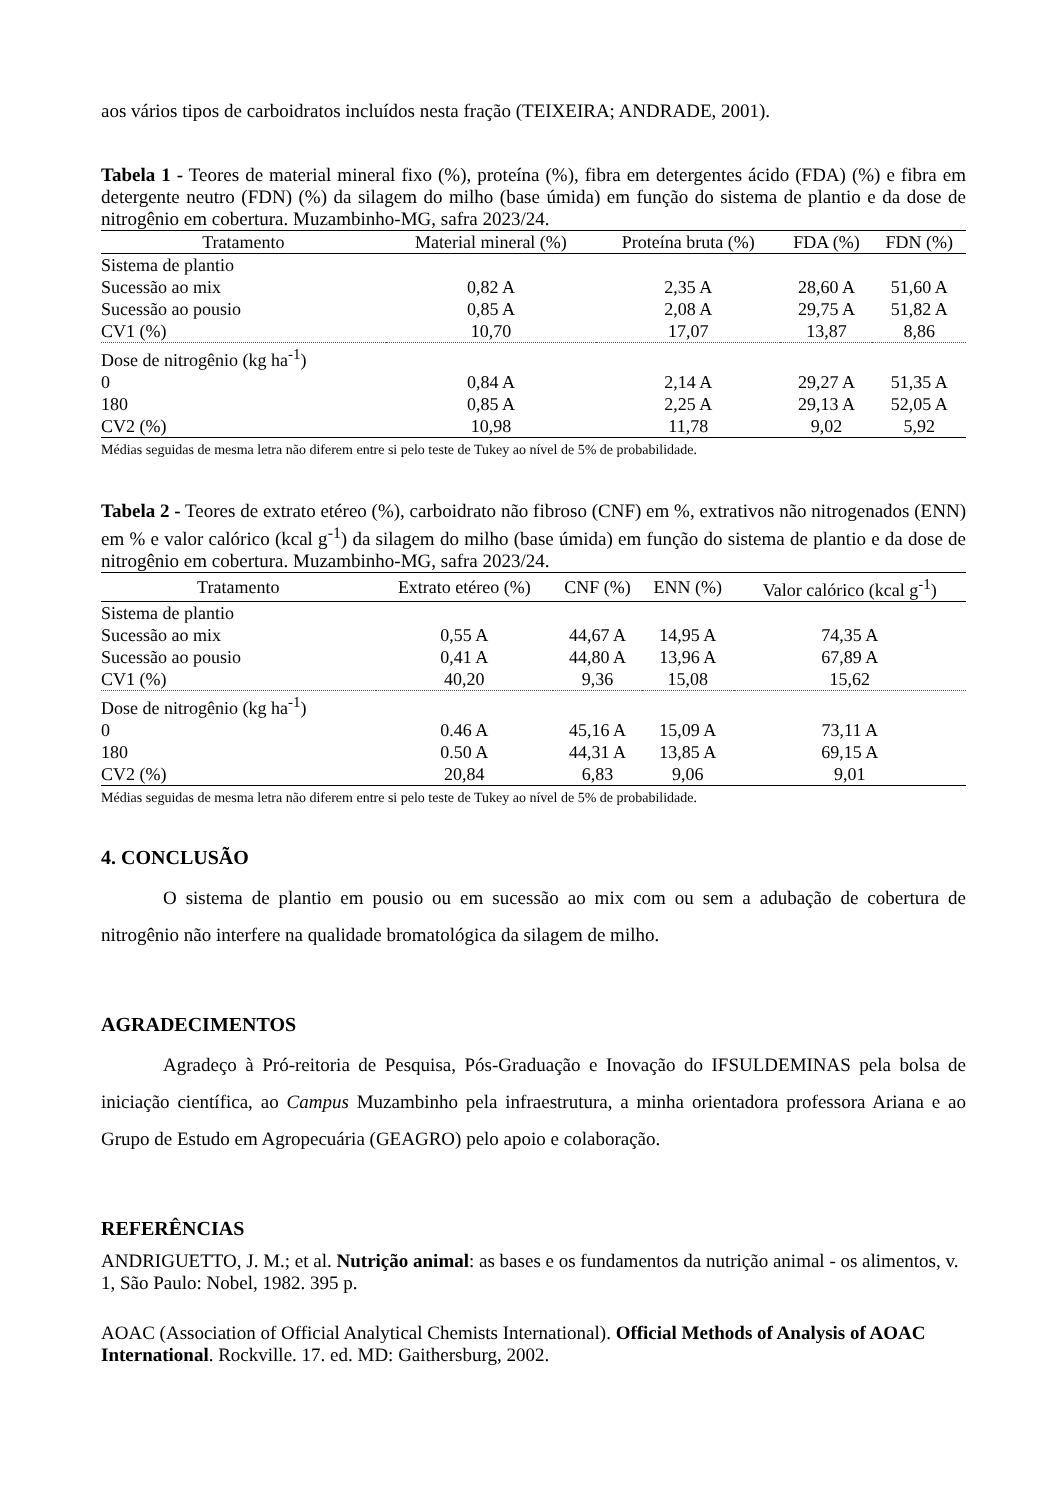aos vários tipos de carboidratos incluídos nesta fração (TEIXEIRA; ANDRADE, 2001).
Tabela 1 - Teores de material mineral fixo (%), proteína (%), fibra em detergentes ácido (FDA) (%) e fibra em detergente neutro (FDN) (%) da silagem do milho (base úmida) em função do sistema de plantio e da dose de nitrogênio em cobertura. Muzambinho-MG, safra 2023/24.
| Tratamento | Material mineral (%) | Proteína bruta (%) | FDA (%) | FDN (%) |
| --- | --- | --- | --- | --- |
| Sistema de plantio | | | | |
| Sucessão ao mix | 0,82 A | 2,35 A | 28,60 A | 51,60 A |
| Sucessão ao pousio | 0,85 A | 2,08 A | 29,75 A | 51,82 A |
| CV1 (%) | 10,70 | 17,07 | 13,87 | 8,86 |
| Dose de nitrogênio (kg ha<sup>-1</sup>) | | | | |
| 0 | 0,84 A | 2,14 A | 29,27 A | 51,35 A |
| 180 | 0,85 A | 2,25 A | 29,13 A | 52,05 A |
| CV2 (%) | 10,98 | 11,78 | 9,02 | 5,92 |
Médias seguidas de mesma letra não diferem entre si pelo teste de Tukey ao nível de 5% de probabilidade.
Tabela 2 - Teores de extrato etéreo (%), carboidrato não fibroso (CNF) em %, extrativos não nitrogenados (ENN) em % e valor calórico (kcal g<sup>-1</sup>) da silagem do milho (base úmida) em função do sistema de plantio e da dose de nitrogênio em cobertura. Muzambinho-MG, safra 2023/24.
| Tratamento | Extrato etéreo (%) | CNF (%) | ENN (%) | Valor calórico (kcal g<sup>-1</sup>) |
| --- | --- | --- | --- | --- |
| Sistema de plantio | | | | |
| Sucessão ao mix | 0,55 A | 44,67 A | 14,95 A | 74,35 A |
| Sucessão ao pousio | 0,41 A | 44,80 A | 13,96 A | 67,89 A |
| CV1 (%) | 40,20 | 9,36 | 15,08 | 15,62 |
| Dose de nitrogênio (kg ha<sup>-1</sup>) | | | | |
| 0 | 0.46 A | 45,16 A | 15,09 A | 73,11 A |
| 180 | 0.50 A | 44,31 A | 13,85 A | 69,15 A |
| CV2 (%) | 20,84 | 6,83 | 9,06 | 9,01 |
Médias seguidas de mesma letra não diferem entre si pelo teste de Tukey ao nível de 5% de probabilidade.
4. CONCLUSÃO
O sistema de plantio em pousio ou em sucessão ao mix com ou sem a adubação de cobertura de nitrogênio não interfere na qualidade bromatológica da silagem de milho.
AGRADECIMENTOS
Agradeço à Pró-reitoria de Pesquisa, Pós-Graduação e Inovação do IFSULDEMINAS pela bolsa de iniciação científica, ao Campus Muzambinho pela infraestrutura, a minha orientadora professora Ariana e ao Grupo de Estudo em Agropecuária (GEAGRO) pelo apoio e colaboração.
REFERÊNCIAS
ANDRIGUETTO, J. M.; et al. Nutrição animal: as bases e os fundamentos da nutrição animal - os alimentos, v. 1, São Paulo: Nobel, 1982. 395 p.
AOAC (Association of Official Analytical Chemists International). Official Methods of Analysis of AOAC International. Rockville. 17. ed. MD: Gaithersburg, 2002.